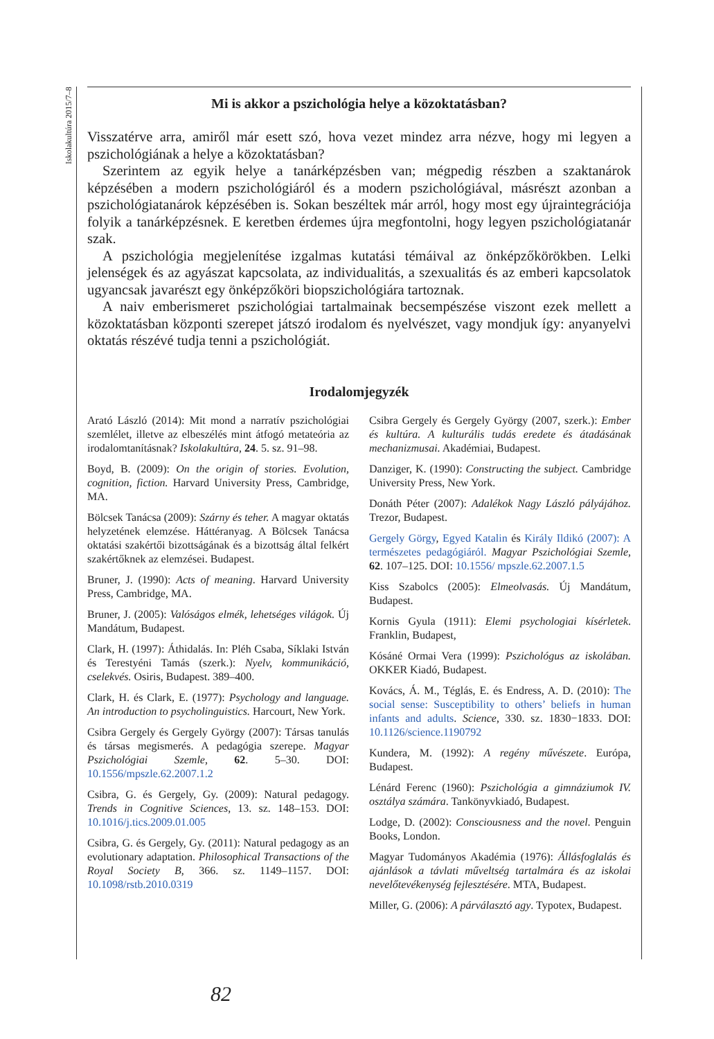Iskolakultúra 2015/7–8
Mi is akkor a pszichológia helye a közoktatásban?
Visszatérve arra, amiről már esett szó, hova vezet mindez arra nézve, hogy mi legyen a pszichológiának a helye a közoktatásban?
Szerintem az egyik helye a tanárképzésben van; mégpedig részben a szaktanárok képzésében a modern pszichológiáról és a modern pszichológiával, másrészt azonban a pszichológiatanárok képzésében is. Sokan beszéltek már arról, hogy most egy újraintegrációja folyik a tanárképzésnek. E keretben érdemes újra megfontolni, hogy legyen pszichológiatanár szak.
A pszichológia megjelenítése izgalmas kutatási témáival az önképzőkörökben. Lelki jelenségek és az agyászat kapcsolata, az individualitás, a szexualitás és az emberi kapcsolatok ugyancsak javarészt egy önképzőköri biopszichológiára tartoznak.
A naiv emberismeret pszichológiai tartalmainak becsempészése viszont ezek mellett a közoktatásban központi szerepet játszó irodalom és nyelvészet, vagy mondjuk így: anyanyelvi oktatás részévé tudja tenni a pszichológiát.
Irodalomjegyzék
Arató László (2014): Mit mond a narratív pszichológiai szemlélet, illetve az elbeszélés mint átfogó metateória az irodalomtanításnak? Iskolakultúra, 24. 5. sz. 91–98.
Boyd, B. (2009): On the origin of stories. Evolution, cognition, fiction. Harvard University Press, Cambridge, MA.
Bölcsek Tanácsa (2009): Szárny és teher. A magyar oktatás helyzetének elemzése. Háttéranyag. A Bölcsek Tanácsa oktatási szakértői bizottságának és a bizottság által felkért szakértőknek az elemzései. Budapest.
Bruner, J. (1990): Acts of meaning. Harvard University Press, Cambridge, MA.
Bruner, J. (2005): Valóságos elmék, lehetséges világok. Új Mandátum, Budapest.
Clark, H. (1997): Áthidalás. In: Pléh Csaba, Síklaki István és Terestyéni Tamás (szerk.): Nyelv, kommunikáció, cselekvés. Osiris, Budapest. 389–400.
Clark, H. és Clark, E. (1977): Psychology and language. An introduction to psycholinguistics. Harcourt, New York.
Csibra Gergely és Gergely György (2007): Társas tanulás és társas megismerés. A pedagógia szerepe. Magyar Pszichológiai Szemle, 62. 5–30. DOI: 10.1556/mpszle.62.2007.1.2
Csibra, G. és Gergely, Gy. (2009): Natural pedagogy. Trends in Cognitive Sciences, 13. sz. 148–153. DOI: 10.1016/j.tics.2009.01.005
Csibra, G. és Gergely, Gy. (2011): Natural pedagogy as an evolutionary adaptation. Philosophical Transactions of the Royal Society B, 366. sz. 1149–1157. DOI: 10.1098/rstb.2010.0319
Csibra Gergely és Gergely György (2007, szerk.): Ember és kultúra. A kulturális tudás eredete és átadásának mechanizmusai. Akadémiai, Budapest.
Danziger, K. (1990): Constructing the subject. Cambridge University Press, New York.
Donáth Péter (2007): Adalékok Nagy László pályájához. Trezor, Budapest.
Gergely Görgy, Egyed Katalin és Király Ildikó (2007): A természetes pedagógiáról. Magyar Pszichológiai Szemle, 62. 107–125. DOI: 10.1556/ mpszle.62.2007.1.5
Kiss Szabolcs (2005): Elmeolvasás. Új Mandátum, Budapest.
Kornis Gyula (1911): Elemi psychologiai kísérletek. Franklin, Budapest,
Kósáné Ormai Vera (1999): Pszichológus az iskolában. OKKER Kiadó, Budapest.
Kovács, Á. M., Téglás, E. és Endress, A. D. (2010): The social sense: Susceptibility to others’ beliefs in human infants and adults. Science, 330. sz. 1830−1833. DOI: 10.1126/science.1190792
Kundera, M. (1992): A regény művészete. Európa, Budapest.
Lénárd Ferenc (1960): Pszichológia a gimnáziumok IV. osztálya számára. Tankönyvkiadó, Budapest.
Lodge, D. (2002): Consciousness and the novel. Penguin Books, London.
Magyar Tudományos Akadémia (1976): Állásfoglalás és ajánlások a távlati műveltség tartalmára és az iskolai nevelőtevékenység fejlesztésére. MTA, Budapest.
Miller, G. (2006): A párválasztó agy. Typotex, Budapest.
82